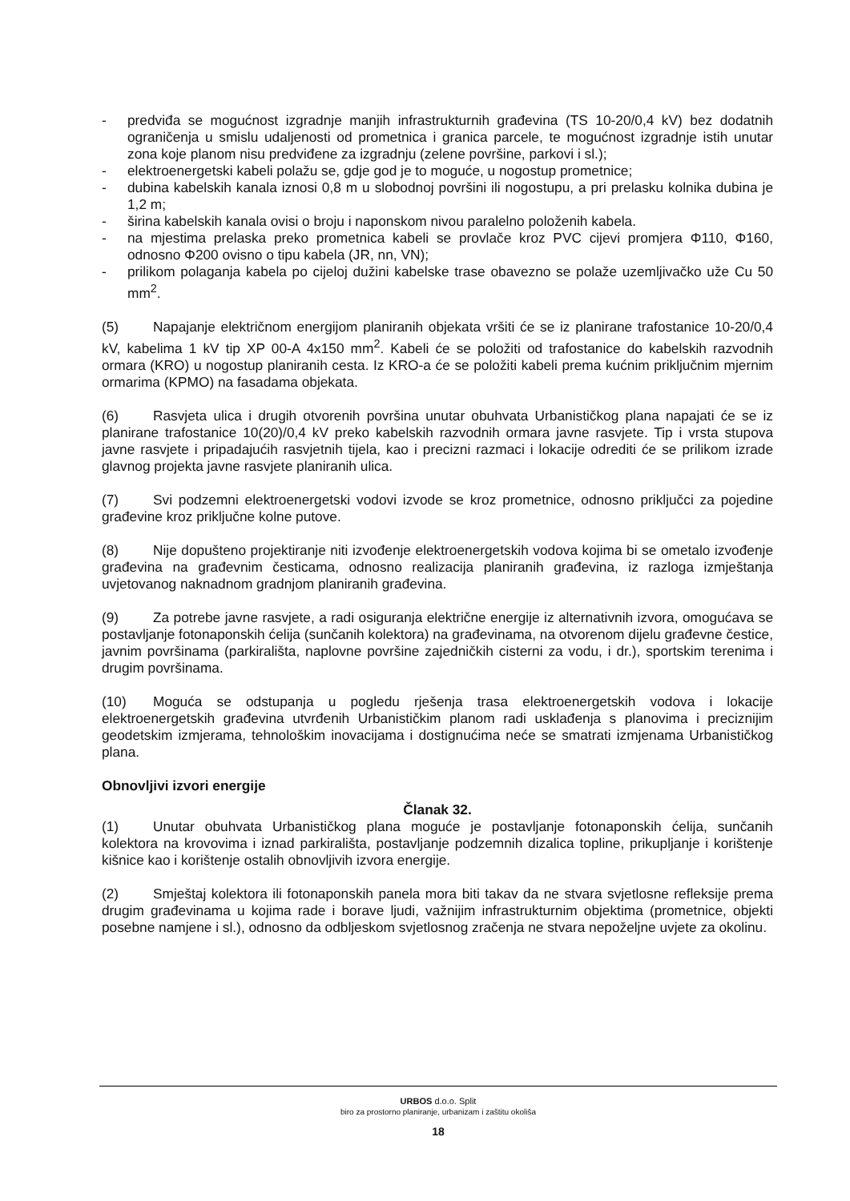- predviđa se mogućnost izgradnje manjih infrastrukturnih građevina (TS 10-20/0,4 kV) bez dodatnih ograničenja u smislu udaljenosti od prometnica i granica parcele, te mogućnost izgradnje istih unutar zona koje planom nisu predviđene za izgradnju (zelene površine, parkovi i sl.);
- elektroenergetski kabeli polažu se, gdje god je to moguće, u nogostup prometnice;
- dubina kabelskih kanala iznosi 0,8 m u slobodnoj površini ili nogostupu, a pri prelasku kolnika dubina je 1,2 m;
- širina kabelskih kanala ovisi o broju i naponskom nivou paralelno položenih kabela.
- na mjestima prelaska preko prometnica kabeli se provlače kroz PVC cijevi promjera Φ110, Φ160, odnosno Φ200 ovisno o tipu kabela (JR, nn, VN);
- prilikom polaganja kabela po cijeloj dužini kabelske trase obavezno se polaže uzemljivačko uže Cu 50 mm<sup>2</sup>.
(5) Napajanje električnom energijom planiranih objekata vršiti će se iz planirane trafostanice 10-20/0,4 kV, kabelima 1 kV tip XP 00-A 4x150 mm<sup>2</sup>. Kabeli će se položiti od trafostanice do kabelskih razvodnih ormara (KRO) u nogostup planiranih cesta. Iz KRO-a će se položiti kabeli prema kućnim priključnim mjernim ormarima (KPMO) na fasadama objekata.
(6) Rasvjeta ulica i drugih otvorenih površina unutar obuhvata Urbanističkog plana napajati će se iz planirane trafostanice 10(20)/0,4 kV preko kabelskih razvodnih ormara javne rasvjete. Tip i vrsta stupova javne rasvjete i pripadajućih rasvjetnih tijela, kao i precizni razmaci i lokacije odrediti će se prilikom izrade glavnog projekta javne rasvjete planiranih ulica.
(7) Svi podzemni elektroenergetski vodovi izvode se kroz prometnice, odnosno priključci za pojedine građevine kroz priključne kolne putove.
(8) Nije dopušteno projektiranje niti izvođenje elektroenergetskih vodova kojima bi se ometalo izvođenje građevina na građevnim česticama, odnosno realizacija planiranih građevina, iz razloga izmještanja uvjetovanog naknadnom gradnjom planiranih građevina.
(9) Za potrebe javne rasvjete, a radi osiguranja električne energije iz alternativnih izvora, omogućava se postavljanje fotonaponskih ćelija (sunčanih kolektora) na građevinama, na otvorenom dijelu građevne čestice, javnim površinama (parkirališta, naplovne površine zajedničkih cisterni za vodu, i dr.), sportskim terenima i drugim površinama.
(10) Moguća se odstupanja u pogledu rješenja trasa elektroenergetskih vodova i lokacije elektroenergetskih građevina utvrđenih Urbanističkim planom radi usklađenja s planovima i preciznijim geodetskim izmjerama, tehnološkim inovacijama i dostignućima neće se smatrati izmjenama Urbanističkog plana.
Obnovljivi izvori energije
Članak 32.
(1) Unutar obuhvata Urbanističkog plana moguće je postavljanje fotonaponskih ćelija, sunčanih kolektora na krovovima i iznad parkirališta, postavljanje podzemnih dizalica topline, prikupljanje i korištenje kišnice kao i korištenje ostalih obnovljivih izvora energije.
(2) Smještaj kolektora ili fotonaponskih panela mora biti takav da ne stvara svjetlosne refleksije prema drugim građevinama u kojima rade i borave ljudi, važnijim infrastrukturnim objektima (prometnice, objekti posebne namjene i sl.), odnosno da odbljeskom svjetlosnog zračenja ne stvara nepoželjne uvjete za okolinu.
URBOS d.o.o. Split
biro za prostorno planiranje, urbanizam i zaštitu okoliša
18